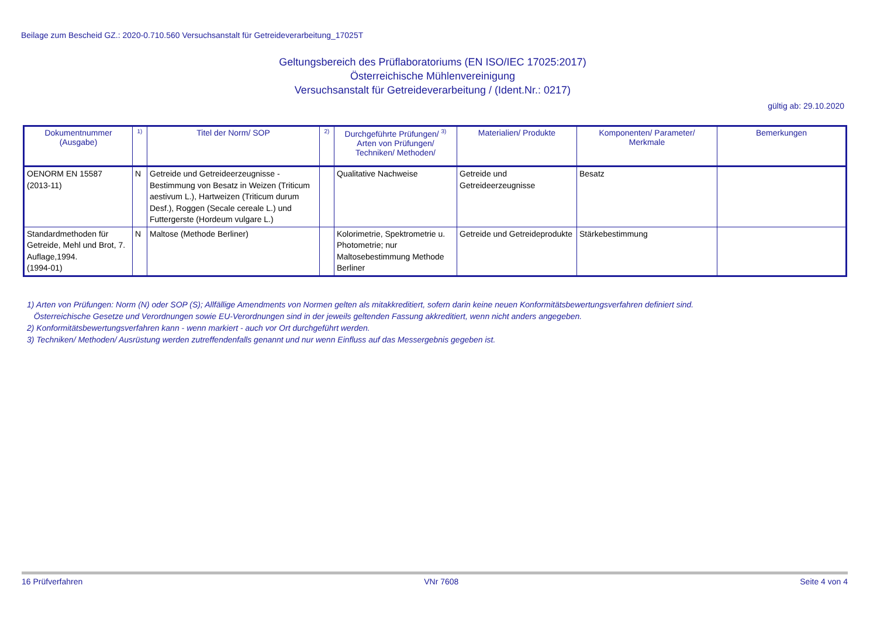Beilage zum Bescheid GZ.: 2020-0.710.560 Versuchsanstalt für Getreideverarbeitung_17025T
Geltungsbereich des Prüflaboratoriums (EN ISO/IEC 17025:2017)
Österreichische Mühlenvereinigung
Versuchsanstalt für Getreideverarbeitung / (Ident.Nr.: 0217)
gültig ab: 29.10.2020
| Dokumentnummer (Ausgabe) | <sup>1)</sup> | Titel der Norm/ SOP | <sup>2)</sup> | Durchgeführte Prüfungen/ <sup>3)</sup> Arten von Prüfungen/ Techniken/ Methoden/ | Materialien/ Produkte | Komponenten/ Parameter/ Merkmale | Bemerkungen |
| --- | --- | --- | --- | --- | --- | --- | --- |
| OENORM EN 15587 (2013-11) | N | Getreide und Getreideerzeugnisse - Bestimmung von Besatz in Weizen (Triticum aestivum L.), Hartweizen (Triticum durum Desf.), Roggen (Secale cereale L.) und Futtergerste (Hordeum vulgare L.) | | Qualitative Nachweise | Getreide und Getreideerzeugnisse | Besatz | |
| Standardmethoden für Getreide, Mehl und Brot, 7. Auflage,1994. (1994-01) | N | Maltose (Methode Berliner) | | Kolorimetrie, Spektrometrie u. Photometrie; nur Maltosebestimmung Methode Berliner | Getreide und Getreideprodukte | Stärkebestimmung | |
1) Arten von Prüfungen: Norm (N) oder SOP (S); Allfällige Amendments von Normen gelten als mitakkreditiert, sofern darin keine neuen Konformitätsbewertungsverfahren definiert sind.
Österreichische Gesetze und Verordnungen sowie EU-Verordnungen sind in der jeweils geltenden Fassung akkreditiert, wenn nicht anders angegeben.
2) Konformitätsbewertungsverfahren kann - wenn markiert - auch vor Ort durchgeführt werden.
3) Techniken/ Methoden/ Ausrüstung werden zutreffendenfalls genannt und nur wenn Einfluss auf das Messergebnis gegeben ist.
16 Prüfverfahren VNr 7608 Seite 4 von 4